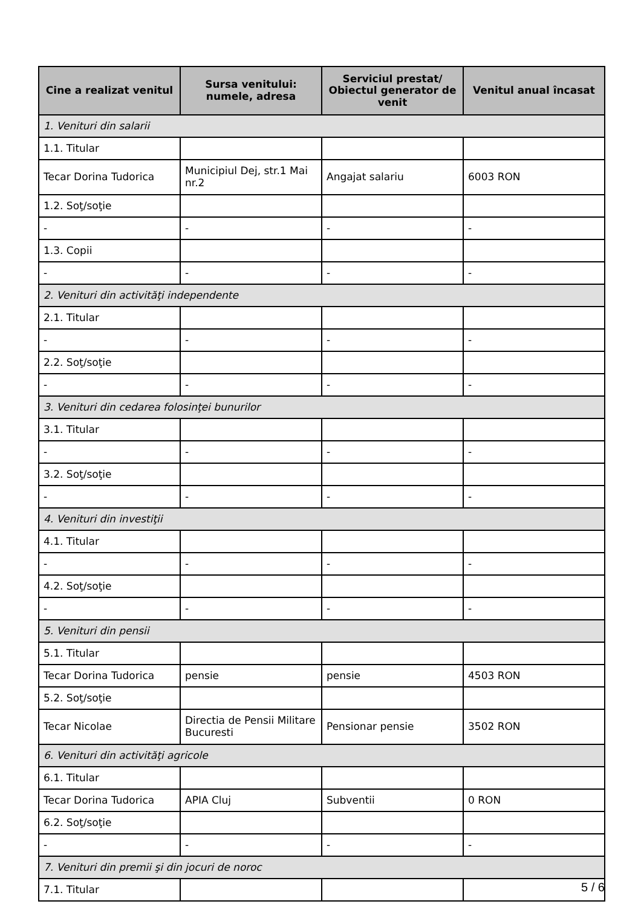| Cine a realizat venitul | Sursa venitului: numele, adresa | Serviciul prestat/ Obiectul generator de venit | Venitul anual încasat |
| --- | --- | --- | --- |
| 1. Venituri din salarii | | | |
| 1.1. Titular | | | |
| Tecar Dorina Tudorica | Municipiul Dej, str.1 Mai nr.2 | Angajat salariu | 6003 RON |
| 1.2. Soţ/soţie | | | |
| - | - | - | - |
| 1.3. Copii | | | |
| - | - | - | - |
| 2. Venituri din activităţi independente | | | |
| 2.1. Titular | | | |
| - | - | - | - |
| 2.2. Soţ/soţie | | | |
| - | - | - | - |
| 3. Venituri din cedarea folosinţei bunurilor | | | |
| 3.1. Titular | | | |
| - | - | - | - |
| 3.2. Soţ/soţie | | | |
| - | - | - | - |
| 4. Venituri din investiţii | | | |
| 4.1. Titular | | | |
| - | - | - | - |
| 4.2. Soţ/soţie | | | |
| - | - | - | - |
| 5. Venituri din pensii | | | |
| 5.1. Titular | | | |
| Tecar Dorina Tudorica | pensie | pensie | 4503 RON |
| 5.2. Soţ/soţie | | | |
| Tecar Nicolae | Directia de Pensii Militare Bucuresti | Pensionar pensie | 3502 RON |
| 6. Venituri din activităţi agricole | | | |
| 6.1. Titular | | | |
| Tecar Dorina Tudorica | APIA Cluj | Subventii | 0 RON |
| 6.2. Soţ/soţie | | | |
| - | - | - | - |
| 7. Venituri din premii şi din jocuri de noroc | | | |
| 7.1. Titular | | | |
5 / 6